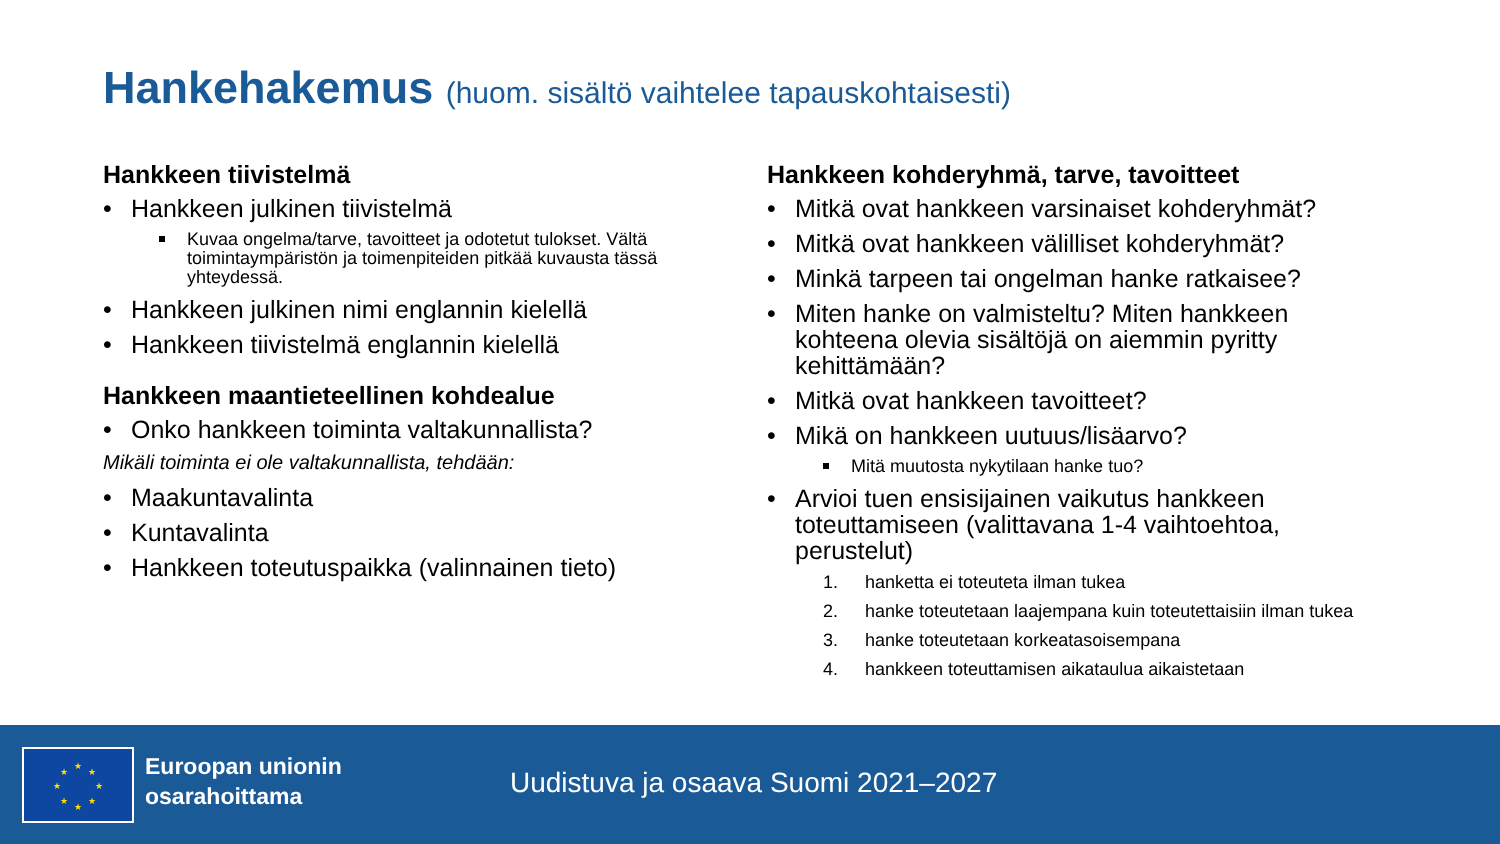Hankehakemus (huom. sisältö vaihtelee tapauskohtaisesti)
Hankkeen tiivistelmä
Hankkeen julkinen tiivistelmä
Kuvaa ongelma/tarve, tavoitteet ja odotetut tulokset. Vältä toimintaympäristön ja toimenpiteiden pitkää kuvausta tässä yhteydessä.
Hankkeen julkinen nimi englannin kielellä
Hankkeen tiivistelmä englannin kielellä
Hankkeen maantieteellinen kohdealue
Onko hankkeen toiminta valtakunnallista?
Mikäli toiminta ei ole valtakunnallista, tehdään:
Maakuntavalinta
Kuntavalinta
Hankkeen toteutuspaikka (valinnainen tieto)
Hankkeen kohderyhmä, tarve, tavoitteet
Mitkä ovat hankkeen varsinaiset kohderyhmät?
Mitkä ovat hankkeen välilliset kohderyhmät?
Minkä tarpeen tai ongelman hanke ratkaisee?
Miten hanke on valmisteltu? Miten hankkeen kohteena olevia sisältöjä on aiemmin pyritty kehittämään?
Mitkä ovat hankkeen tavoitteet?
Mikä on hankkeen uutuus/lisäarvo?
Mitä muutosta nykytilaan hanke tuo?
Arvioi tuen ensisijainen vaikutus hankkeen toteuttamiseen (valittavana 1-4 vaihtoehtoa, perustelut)
1. hanketta ei toteuteta ilman tukea
2. hanke toteutetaan laajempana kuin toteutettaisiin ilman tukea
3. hanke toteutetaan korkeatasoisempana
4. hankkeen toteuttamisen aikataulua aikaistetaan
★
★
★
★
★
★
★
★
Euroopan unionin
osarahoittama
Uudistuva ja osaava Suomi 2021–2027